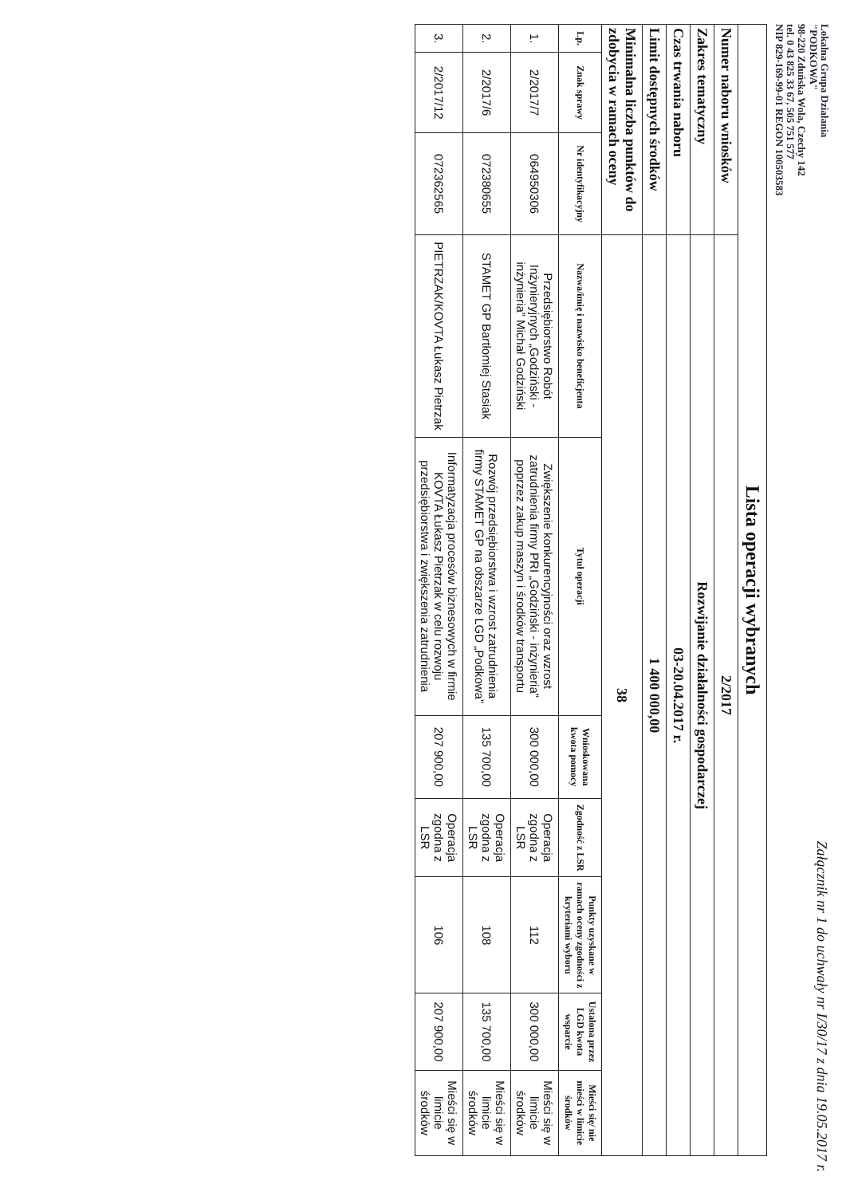Lokalna Grupa Działania
"PODKOWA"
98-220 Zduńska Wola, Czechy 142
tel. 0 43 825 33 67, 505 751 577
NIP 829-169-99-01 REGON 100503583
Załącznik nr 1 do uchwały nr I/30/17 z dnia 19.05.2017 r.
| Lista operacji wybranych | | | | | | | | | |
| Numer naboru wniosków | | | 2/2017 | | | | | | |
| Zakres tematyczny | | | Rozwijanie działalności gospodarczej | | | | | | |
| Czas trwania naboru | | | 03-20.04.2017 r. | | | | | | |
| Limit dostępnych środków | | | 1 400 000,00 | | | | | | |
| Minimalna liczba punktów do zdobycia w ramach oceny | | | 38 | | | | | | |
| Lp. | Znak sprawy | Nr identyfikacyjny | Nazwa/imię i nazwisko beneficjenta | Tytuł operacji | Wnioskowana kwota pomocy | Zgodność z LSR | Punkty uzyskane w ramach oceny zgodności z kryteriami wyboru | Ustalona przez LGD kwota wsparcie | Mieści się/ nie mieści w limicie środków |
| 1. | 2/2017/7 | 064950306 | Przedsiębiorstwo Robót Inżynieryjnych „Godziński - inżynieria” Michał Godziński | Zwiększenie konkurencyjności oraz wzrost zatrudnienia firmy PRI „Godziński - inżynieria” poprzez zakup maszyn i środków transportu | 300 000,00 | Operacja zgodna z LSR | 112 | 300 000,00 | Mieści się w limicie środków |
| 2. | 2/2017/6 | 072380655 | STAMET GP Bartłomiej Stasiak | Rozwój przedsiębiorstwa i wzrost zatrudnienia firmy STAMET GP na obszarze LGD „Podkowa” | 135 700,00 | Operacja zgodna z LSR | 108 | 135 700,00 | Mieści się w limicie środków |
| 3. | 2/2017/12 | 072362565 | PIETRZAK/KOVTA Łukasz Pietrzak | Informatyzacja procesów biznesowych w firmie KOVTA Łukasz Pietrzak w celu rozwoju przedsiębiorstwa i zwiększenia zatrudnienia | 207 900,00 | Operacja zgodna z LSR | 106 | 207 900,00 | Mieści się w limicie środków |